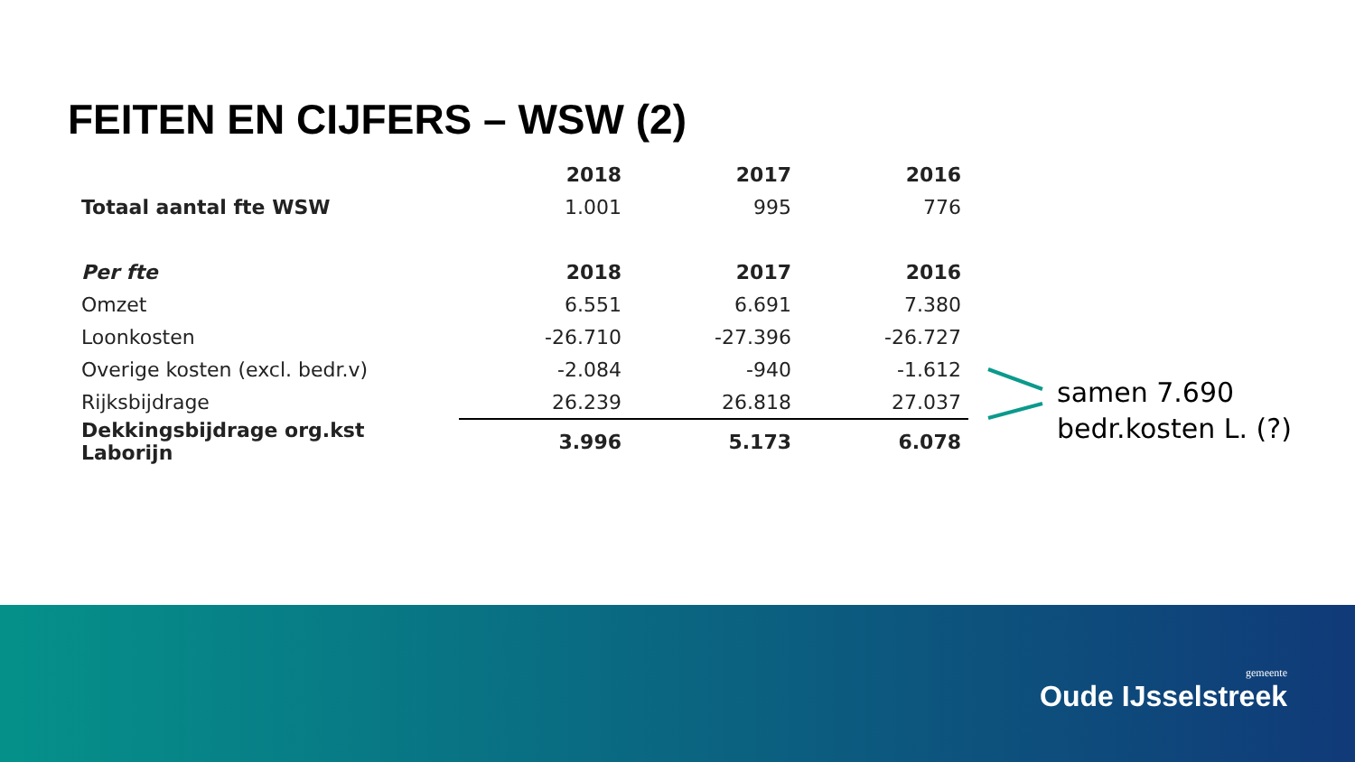FEITEN EN CIJFERS – WSW (2)
| | 2018 | 2017 | 2016 |
| --- | --- | --- | --- |
| Totaal aantal fte WSW | 1.001 | 995 | 776 |
| Per fte | 2018 | 2017 | 2016 |
| Omzet | 6.551 | 6.691 | 7.380 |
| Loonkosten | -26.710 | -27.396 | -26.727 |
| Overige kosten (excl. bedr.v) | -2.084 | -940 | -1.612 |
| Rijksbijdrage | 26.239 | 26.818 | 27.037 |
| Dekkingsbijdrage org.kst Laborijn | 3.996 | 5.173 | 6.078 |
samen 7.690
bedr.kosten L. (?)
gemeente
Oude IJsselstreek